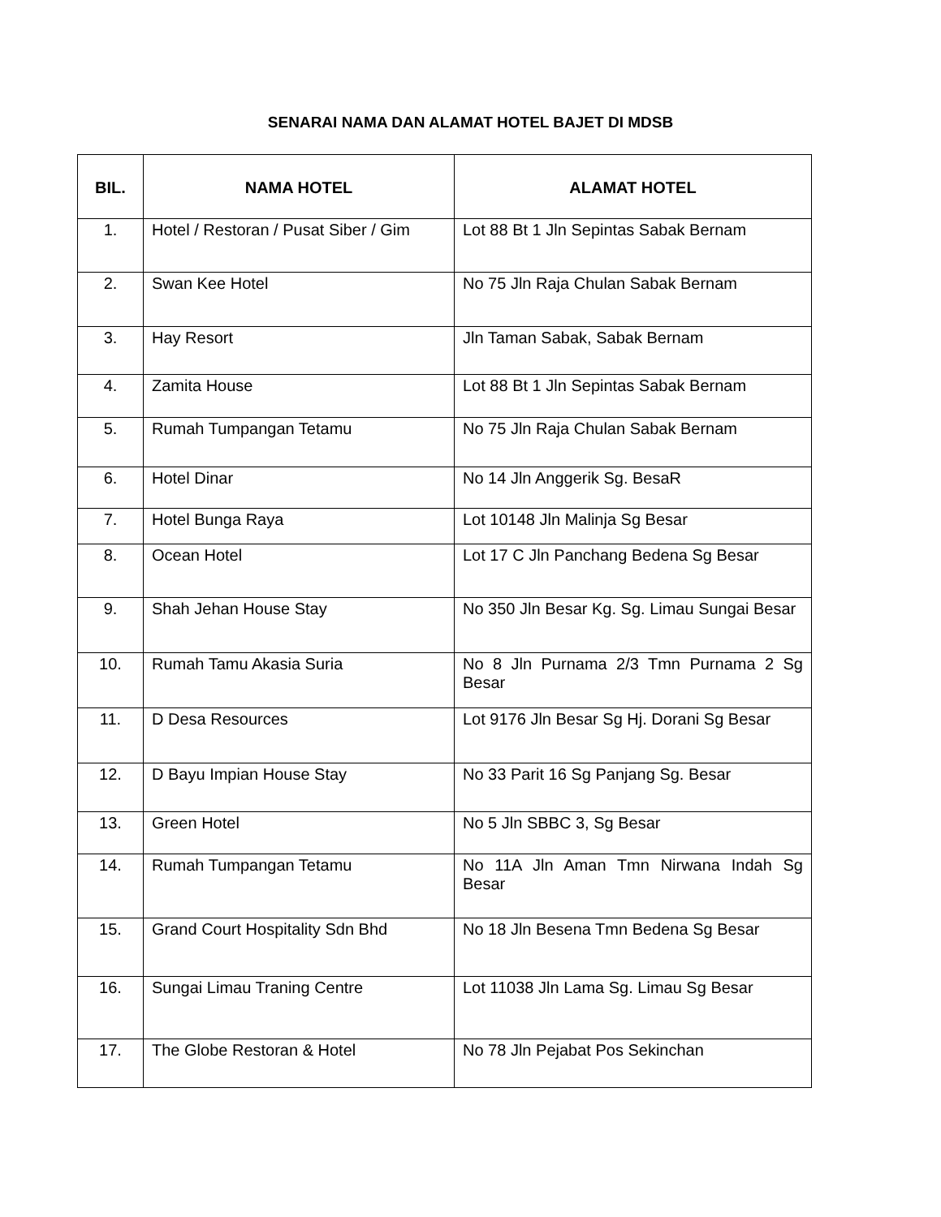SENARAI NAMA DAN ALAMAT HOTEL BAJET DI MDSB
| BIL. | NAMA HOTEL | ALAMAT HOTEL |
| --- | --- | --- |
| 1. | Hotel / Restoran / Pusat Siber / Gim | Lot 88 Bt 1 Jln Sepintas Sabak Bernam |
| 2. | Swan Kee Hotel | No 75 Jln Raja Chulan Sabak Bernam |
| 3. | Hay Resort | Jln Taman Sabak, Sabak Bernam |
| 4. | Zamita House | Lot 88 Bt 1 Jln Sepintas Sabak Bernam |
| 5. | Rumah Tumpangan Tetamu | No 75 Jln Raja Chulan Sabak Bernam |
| 6. | Hotel Dinar | No 14 Jln Anggerik Sg. BesaR |
| 7. | Hotel Bunga Raya | Lot 10148 Jln Malinja Sg Besar |
| 8. | Ocean Hotel | Lot 17 C Jln Panchang Bedena Sg Besar |
| 9. | Shah Jehan House Stay | No 350 Jln Besar Kg. Sg. Limau Sungai Besar |
| 10. | Rumah Tamu Akasia Suria | No 8 Jln Purnama 2/3 Tmn Purnama 2 Sg Besar |
| 11. | D Desa Resources | Lot 9176 Jln Besar Sg Hj. Dorani Sg Besar |
| 12. | D Bayu Impian House Stay | No 33 Parit 16 Sg Panjang Sg. Besar |
| 13. | Green Hotel | No 5 Jln SBBC 3, Sg Besar |
| 14. | Rumah Tumpangan Tetamu | No 11A Jln Aman Tmn Nirwana Indah Sg Besar |
| 15. | Grand Court Hospitality Sdn Bhd | No 18 Jln Besena Tmn Bedena Sg Besar |
| 16. | Sungai Limau Traning Centre | Lot 11038 Jln Lama Sg. Limau Sg Besar |
| 17. | The Globe Restoran & Hotel | No 78 Jln Pejabat Pos Sekinchan |